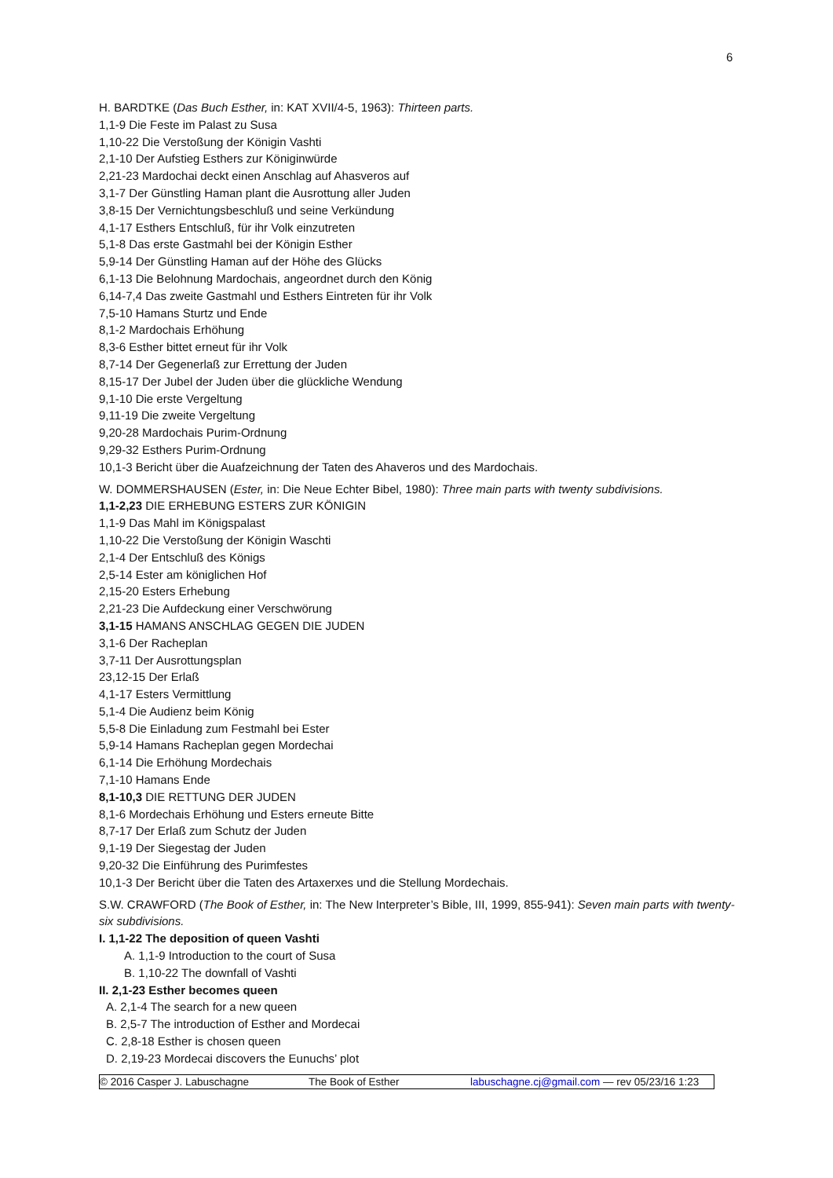6
H. BARDTKE (Das Buch Esther, in: KAT XVII/4-5, 1963): Thirteen parts.
1,1-9 Die Feste im Palast zu Susa
1,10-22 Die Verstoßung der Königin Vashti
2,1-10 Der Aufstieg Esthers zur Königinwürde
2,21-23 Mardochai deckt einen Anschlag auf Ahasveros auf
3,1-7 Der Günstling Haman plant die Ausrottung aller Juden
3,8-15 Der Vernichtungsbeschluß und seine Verkündung
4,1-17 Esthers Entschluß, für ihr Volk einzutreten
5,1-8 Das erste Gastmahl bei der Königin Esther
5,9-14 Der Günstling Haman auf der Höhe des Glücks
6,1-13 Die Belohnung Mardochais, angeordnet durch den König
6,14-7,4 Das zweite Gastmahl und Esthers Eintreten für ihr Volk
7,5-10 Hamans Sturtz und Ende
8,1-2 Mardochais Erhöhung
8,3-6 Esther bittet erneut für ihr Volk
8,7-14 Der Gegenerlaß zur Errettung der Juden
8,15-17 Der Jubel der Juden über die glückliche Wendung
9,1-10 Die erste Vergeltung
9,11-19 Die zweite Vergeltung
9,20-28 Mardochais Purim-Ordnung
9,29-32 Esthers Purim-Ordnung
10,1-3 Bericht über die Auafzeichnung der Taten des Ahaveros und des Mardochais.
W. DOMMERSHAUSEN (Ester, in: Die Neue Echter Bibel, 1980): Three main parts with twenty subdivisions.
1,1-2,23 DIE ERHEBUNG ESTERS ZUR KÖNIGIN
1,1-9 Das Mahl im Königspalast
1,10-22 Die Verstoßung der Königin Waschti
2,1-4 Der Entschluß des Königs
2,5-14 Ester am königlichen Hof
2,15-20 Esters Erhebung
2,21-23 Die Aufdeckung einer Verschwörung
3,1-15 HAMANS ANSCHLAG GEGEN DIE JUDEN
3,1-6 Der Racheplan
3,7-11 Der Ausrottungsplan
23,12-15 Der Erlaß
4,1-17 Esters Vermittlung
5,1-4 Die Audienz beim König
5,5-8 Die Einladung zum Festmahl bei Ester
5,9-14 Hamans Racheplan gegen Mordechai
6,1-14 Die Erhöhung Mordechais
7,1-10 Hamans Ende
8,1-10,3 DIE RETTUNG DER JUDEN
8,1-6 Mordechais Erhöhung und Esters erneute Bitte
8,7-17 Der Erlaß zum Schutz der Juden
9,1-19 Der Siegestag der Juden
9,20-32 Die Einführung des Purimfestes
10,1-3 Der Bericht über die Taten des Artaxerxes und die Stellung Mordechais.
S.W. CRAWFORD (The Book of Esther, in: The New Interpreter’s Bible, III, 1999, 855-941): Seven main parts with twenty-six subdivisions.
I. 1,1-22 The deposition of queen Vashti
A. 1,1-9 Introduction to the court of Susa
B. 1,10-22 The downfall of Vashti
II. 2,1-23 Esther becomes queen
A. 2,1-4 The search for a new queen
B. 2,5-7 The introduction of Esther and Mordecai
C. 2,8-18 Esther is chosen queen
D. 2,19-23 Mordecai discovers the Eunuchs’ plot
© 2016 Casper J. Labuschagne The Book of Esther labuschagne.cj@gmail.com — rev 05/23/16 1:23